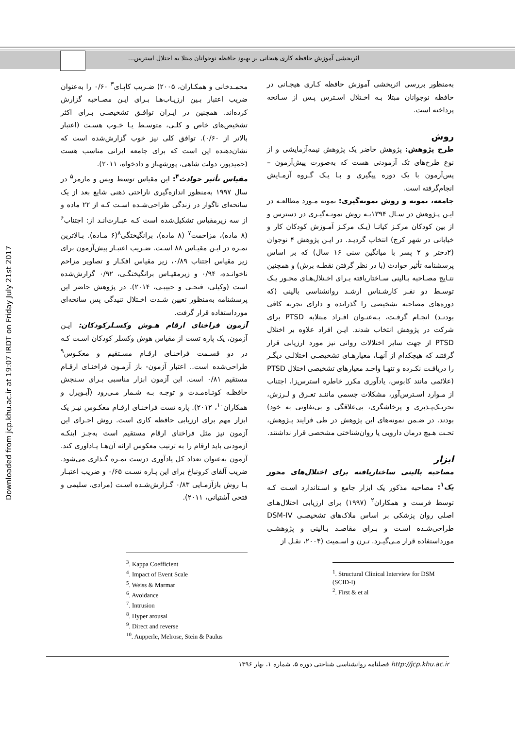اثربخشی آموزش حافظه کاری هیجانی بر بهبود حافظه نوجوانان مبتلا به اختلال استرس...
Downloaded from jcp.khu.ac.ir at 19:07 IRDT on Friday July 21st 2017
به‌منظور بررسی اثربخشی آموزش حافظه کـاری هیجـانی در حافظه نوجوانان مبتلا بـه اخـتلال اسـترس پـس از سـانحه پرداخته است.
روش
طرح پژوهش: پژوهش حاضر یک پژوهش نیمه‌آزمایشی و از نوع طرح‌های تک آزمودنی هست که به‌صورت پیش‌آزمون – پس‌آزمون با یک دوره پیگیری و بـا یـک گـروه آزمـایش انجام‌گرفته است.
جامعه، نمونه و روش نمونه‌گیری: نمونه مـورد مطالعـه در ایـن پـژوهش در سـال ۱۳۹۴بـه روش نمونـه‌گیـری در دسترس و از بین کودکان مرکـز کیانـا (یـک مرکـز آمـوزش کودکان کار و خیابانی در شهر کرج) انتخاب گردیـد. در ایـن پژوهش ۴ نوجوان (۲دختر و ۲ پسر با میانگین سنی ۱۶ سال) که بر اساس پرسشنامه تأثیر حوادث (با در نظر گرفتن نقطـه برش) و همچنین نتـایج مصـاحبه بـالینی سـاختاریافته بـرای اخـتلال‌هـای محـور یـک توسـط دو نفـر کارشـناس ارشـد روانشناسی بالینی (که دوره‌های مصاحبه تشخیصی را گذرانده و دارای تجربه کافی بودنـد) انجـام گرفـت، بـه‌عنـوان افـراد مبتلابه PTSD برای شرکت در پژوهش انتخاب شدند. ایـن افراد علاوه بر اختلال PTSD از جهت سایر اختلالات روانی نیز مورد ارزیابی قرار گرفتند که هیچکدام از آنهـا، معیارهـای تشخیصـی اختلالـی دیگـر را دریافـت نکـرده و تنهـا واجـد معیارهای تشخیصی اختلال PTSD (علائمی مانند کابوس، یادآوری مکرر خاطره استرس‌زا، اجتناب از مـوارد اسـترس‌آور، مشکلات جسمی ماننـد تعـرق و لـرزش، تحریـک‌پـذیری و پرخاشگری، بی‌علاقگی و بی‌تفاوتی به خود) بودند. در ضـمن نمونه‌های این پژوهش در طی فرایند پـژوهش، تحـت هـیچ درمان دارویی یا روان‌شناختی مشخصی قرار نداشتند.
ابزار
مصاحبه بالینی ساختاریافته برای اختلال‌های محور یک<sup>۱</sup>: مصاحبه مذکور یک ابزار جامع و اسـتاندارد اسـت کـه توسط فرست و همکاران<sup>۲</sup> (۱۹۹۷) برای ارزیابی اختلال‌هـای اصلی روان پزشکی بر اساس ملاک‌های تشخیصـی DSM-IV طراحی‌شـده اسـت و بـرای مقاصـد بـالینی و پژوهشـی مورداستفاده قرار مـی‌گیـرد. تـرن و اسـمیت (۲۰۰۴، نقـل از
<sup>1</sup>. Structural Clinical Interview for DSM (SCID-I)
<sup>2</sup>. First & et al
محمـدخانی و همکـاران، ۲۰۰۵) ضـریب کاپـای<sup>۳</sup> ۰/۶۰ را به‌عنوان ضریب اعتبار بـین ارزیـاب‌هـا بـرای ایـن مصـاحبه گزارش کرده‌اند. همچنین در ایـران توافـق تشخیصـی بـرای اکثر تشخیص‌های خاص و کلـی، متوسـط یـا خـوب هسـت (اعتبار بالاتر از ۰/۶۰). توافق کلی نیز خوب گزارش‌شده است که نشان‌دهنده این است که برای جامعه ایرانی مناسب هست (حمیدپور، دولت شاهی، پورشهباز و دادخواه، ۲۰۱۱).
مقیاس تأثیر حوادث<sup>۴</sup>: این مقیاس توسط ویس و مارمر<sup>۵</sup> در سال ۱۹۹۷ به‌منظور اندازه‌گیری ناراحتی ذهنی شایع بعد از یک سانحه‌ای ناگوار در زندگی طراحی‌شـده اسـت کـه از ۲۲ ماده و از سه زیرمقیاس تشکیل‌شده است کـه عبـارت‌انـد از: اجتناب<sup>۶</sup> (۸ ماده)، مزاحمت<sup>۷</sup> (۸ ماده)، برانگیختگی<sup>۸</sup>(۶ مـاده). بـالاترین نمـره در ایـن مقیـاس ۸۸ اسـت. ضـریب اعتبـار پیش‌آزمون برای زیر مقیاس اجتناب ۰/۸۹، زیر مقیاس افکـار و تصاویر مزاحم ناخوانـده، ۰/۹۴ و زیرمقیـاس برانگیختگـی، ۰/۹۲ گزارش‌شده است (وکیلی، فتحـی و حبیبـی، ۲۰۱۴). در پژوهش حاضر این پرسشنامه به‌منظور تعیین شـدت اخـتلال تنیدگی پس سانحه‌ای مورداستفاده قرار گرفت.
آزمون فراخنای ارقام هـوش وکسـلرکودکان: ایـن آزمون، یک پاره تست از مقیاس هوش وکسلر کودکان اسـت کـه در دو قسـمت فراخنـای ارقـام مسـتقیم و معکـوس<sup>۹</sup> طراحی‌شده است.. اعتبار آزمون- باز آزمـون فراخنـای ارقـام مستقیم ۰/۸۱ است. این آزمون ابزار مناسبی بـرای سـنجش حافظـه کوتـاه‌مـدت و توجـه بـه شـمار مـی‌رود (آیـوپرل و همکاران<sup>۱۰</sup>، ۲۰۱۲). پاره تست فراخنـای ارقـام معکـوس نیـز یک ابزار مهم برای ارزیابی حافظه کاری است. روش اجـرای این آزمون نیز مثل فراخنای ارقام مستقیم است به‌جـز اینکـه آزمودنی باید ارقام را به ترتیب معکوس ارائه آن‌هـا یـادآوری کند. آزمون به‌عنوان تعداد کل یادآوری درست نمـره گـذاری می‌شود. ضریب آلفای کرونباخ برای این پـاره تسـت ۰/۶۵ و ضریب اعتبـار بـا روش بازآزمـایی ۰/۸۳ گـزارش‌شـده اسـت (مرادی، سلیمی و فتحی آشتیانی، ۲۰۱۱).
<sup>3</sup>. Kappa Coefficient
<sup>4</sup>. Impact of Event Scale
<sup>5</sup>. Weiss & Marmar
<sup>6</sup>. Avoidance
<sup>7</sup>. Intrusion
<sup>8</sup>. Hyper arousal
<sup>9</sup>. Direct and reverse
<sup>10</sup>. Aupperle, Melrose, Stein & Paulus
http://jcp.khu.ac.ir فصلنامه روانشناسی شناختی دوره ۵، شماره ۱، بهار ۱۳۹۶